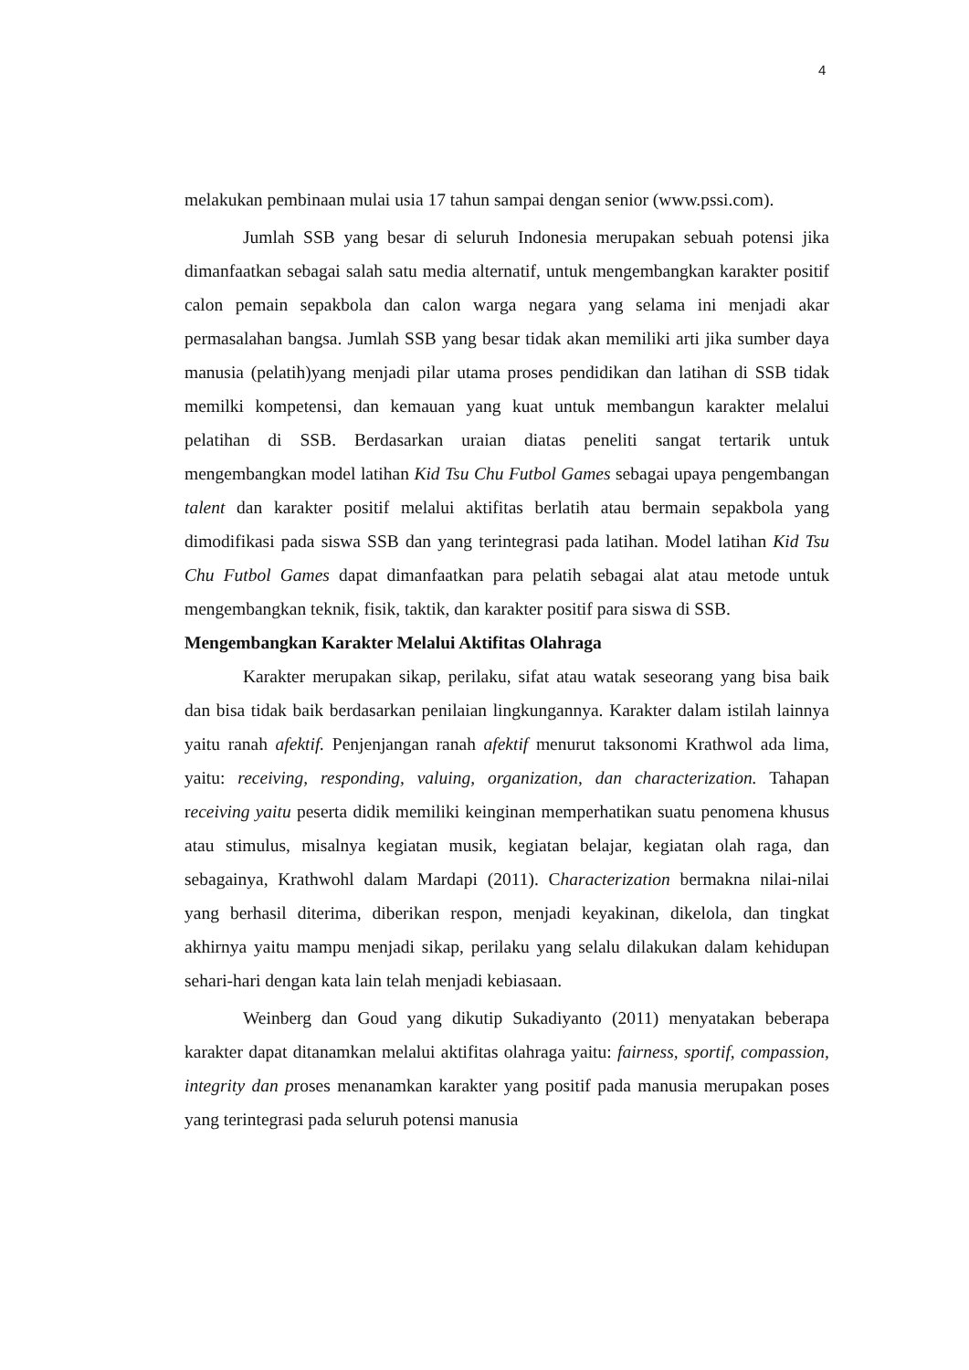4
melakukan pembinaan mulai usia 17 tahun sampai dengan senior (www.pssi.com).
Jumlah SSB yang besar di seluruh Indonesia merupakan sebuah potensi jika dimanfaatkan sebagai salah satu media alternatif, untuk mengembangkan karakter positif calon pemain sepakbola dan calon warga negara yang selama ini menjadi akar permasalahan bangsa. Jumlah SSB yang besar tidak akan memiliki arti jika sumber daya manusia (pelatih)yang menjadi pilar utama proses pendidikan dan latihan di SSB tidak memilki kompetensi, dan kemauan yang kuat untuk membangun karakter melalui pelatihan di SSB. Berdasarkan uraian diatas peneliti sangat tertarik untuk mengembangkan model latihan Kid Tsu Chu Futbol Games sebagai upaya pengembangan talent dan karakter positif melalui aktifitas berlatih atau bermain sepakbola yang dimodifikasi pada siswa SSB dan yang terintegrasi pada latihan. Model latihan Kid Tsu Chu Futbol Games dapat dimanfaatkan para pelatih sebagai alat atau metode untuk mengembangkan teknik, fisik, taktik, dan karakter positif para siswa di SSB.
Mengembangkan Karakter Melalui Aktifitas Olahraga
Karakter merupakan sikap, perilaku, sifat atau watak seseorang yang bisa baik dan bisa tidak baik berdasarkan penilaian lingkungannya. Karakter dalam istilah lainnya yaitu ranah afektif. Penjenjangan ranah afektif menurut taksonomi Krathwol ada lima, yaitu: receiving, responding, valuing, organization, dan characterization. Tahapan receiving yaitu peserta didik memiliki keinginan memperhatikan suatu penomena khusus atau stimulus, misalnya kegiatan musik, kegiatan belajar, kegiatan olah raga, dan sebagainya, Krathwohl dalam Mardapi (2011). Characterization bermakna nilai-nilai yang berhasil diterima, diberikan respon, menjadi keyakinan, dikelola, dan tingkat akhirnya yaitu mampu menjadi sikap, perilaku yang selalu dilakukan dalam kehidupan sehari-hari dengan kata lain telah menjadi kebiasaan.
Weinberg dan Goud yang dikutip Sukadiyanto (2011) menyatakan beberapa karakter dapat ditanamkan melalui aktifitas olahraga yaitu: fairness, sportif, compassion, integrity dan proses menanamkan karakter yang positif pada manusia merupakan poses yang terintegrasi pada seluruh potensi manusia